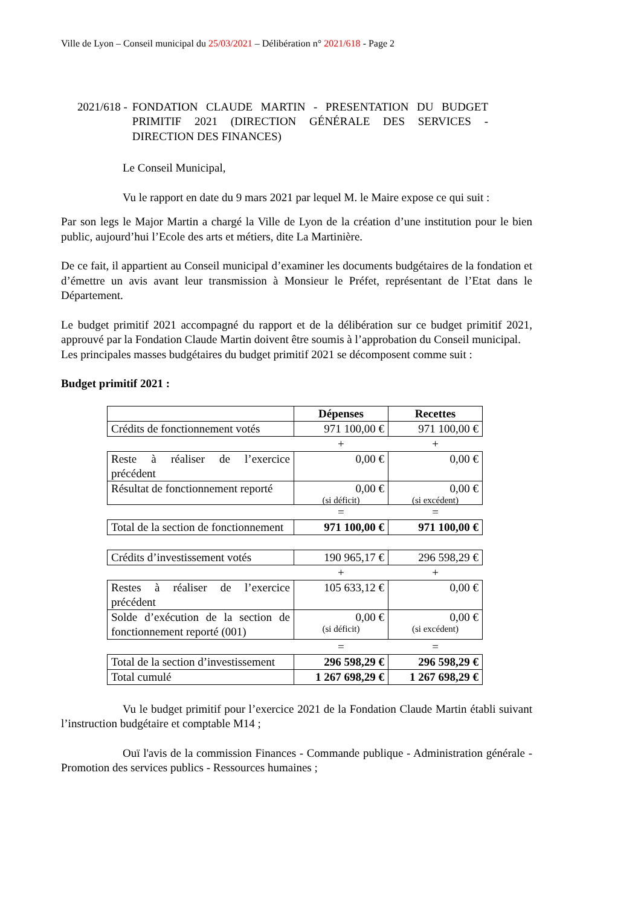Ville de Lyon – Conseil municipal du 25/03/2021 – Délibération n° 2021/618 - Page 2
2021/618 - FONDATION CLAUDE MARTIN - PRESENTATION DU BUDGET PRIMITIF 2021 (DIRECTION GÉNÉRALE DES SERVICES - DIRECTION DES FINANCES)
Le Conseil Municipal,
Vu le rapport en date du 9 mars 2021 par lequel M. le Maire expose ce qui suit :
Par son legs le Major Martin a chargé la Ville de Lyon de la création d’une institution pour le bien public, aujourd’hui l’Ecole des arts et métiers, dite La Martinière.
De ce fait, il appartient au Conseil municipal d’examiner les documents budgétaires de la fondation et d’émettre un avis avant leur transmission à Monsieur le Préfet, représentant de l’Etat dans le Département.
Le budget primitif 2021 accompagné du rapport et de la délibération sur ce budget primitif 2021, approuvé par la Fondation Claude Martin doivent être soumis à l’approbation du Conseil municipal.
Les principales masses budgétaires du budget primitif 2021 se décomposent comme suit :
Budget primitif 2021 :
| | Dépenses | Recettes |
| --- | --- | --- |
| Crédits de fonctionnement votés | 971 100,00 € | 971 100,00 € |
| | + | + |
| Reste à réaliser de l’exercice précédent | 0,00 € | 0,00 € |
| Résultat de fonctionnement reporté | 0,00 € (si déficit) | 0,00 € (si excédent) |
| | = | = |
| Total de la section de fonctionnement | 971 100,00 € | 971 100,00 € |
| Crédits d’investissement votés | 190 965,17 € | 296 598,29 € |
| | + | + |
| Restes à réaliser de l’exercice précédent | 105 633,12 € | 0,00 € |
| Solde d’exécution de la section de fonctionnement reporté (001) | 0,00 € (si déficit) | 0,00 € (si excédent) |
| | = | = |
| Total de la section d’investissement | 296 598,29 € | 296 598,29 € |
| Total cumulé | 1 267 698,29 € | 1 267 698,29 € |
Vu le budget primitif pour l’exercice 2021 de la Fondation Claude Martin établi suivant l’instruction budgétaire et comptable M14 ;
Ouï l'avis de la commission Finances - Commande publique - Administration générale - Promotion des services publics - Ressources humaines ;